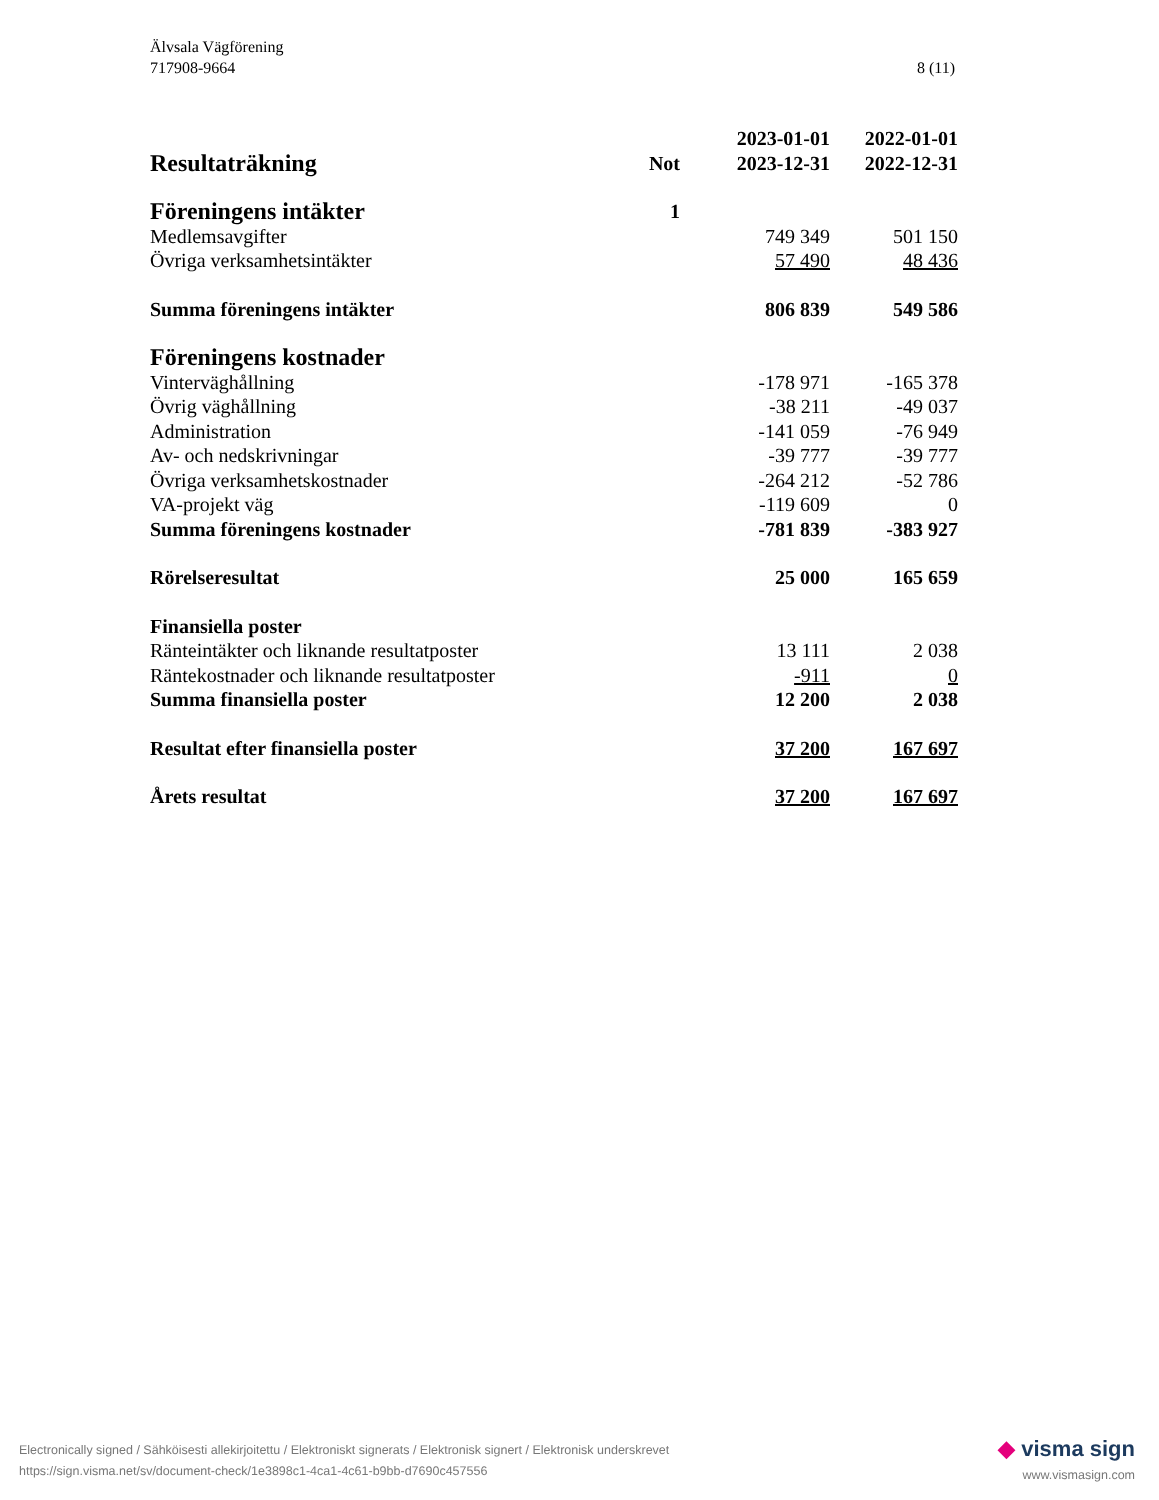8 (11) Älvsala Vägförening
717908-9664
| Resultaträkning | Not | 2023-01-01 2023-12-31 | 2022-01-01 2022-12-31 |
| --- | --- | --- | --- |
| Föreningens intäkter | 1 | | |
| Medlemsavgifter | | 749 349 | 501 150 |
| Övriga verksamhetsintäkter | | 57 490 | 48 436 |
| Summa föreningens intäkter | | 806 839 | 549 586 |
| Föreningens kostnader | | | |
| Vinterväghållning | | -178 971 | -165 378 |
| Övrig väghållning | | -38 211 | -49 037 |
| Administration | | -141 059 | -76 949 |
| Av- och nedskrivningar | | -39 777 | -39 777 |
| Övriga verksamhetskostnader | | -264 212 | -52 786 |
| VA-projekt väg | | -119 609 | 0 |
| Summa föreningens kostnader | | -781 839 | -383 927 |
| Rörelseresultat | | 25 000 | 165 659 |
| Finansiella poster | | | |
| Ränteintäkter och liknande resultatposter | | 13 111 | 2 038 |
| Räntekostnader och liknande resultatposter | | -911 | 0 |
| Summa finansiella poster | | 12 200 | 2 038 |
| Resultat efter finansiella poster | | 37 200 | 167 697 |
| Årets resultat | | 37 200 | 167 697 |
Electronically signed / Sähköisesti allekirjoitettu / Elektroniskt signerats / Elektronisk signert / Elektronisk underskrevet
https://sign.visma.net/sv/document-check/1e3898c1-4ca1-4c61-b9bb-d7690c457556
◆ visma sign
www.vismasign.com